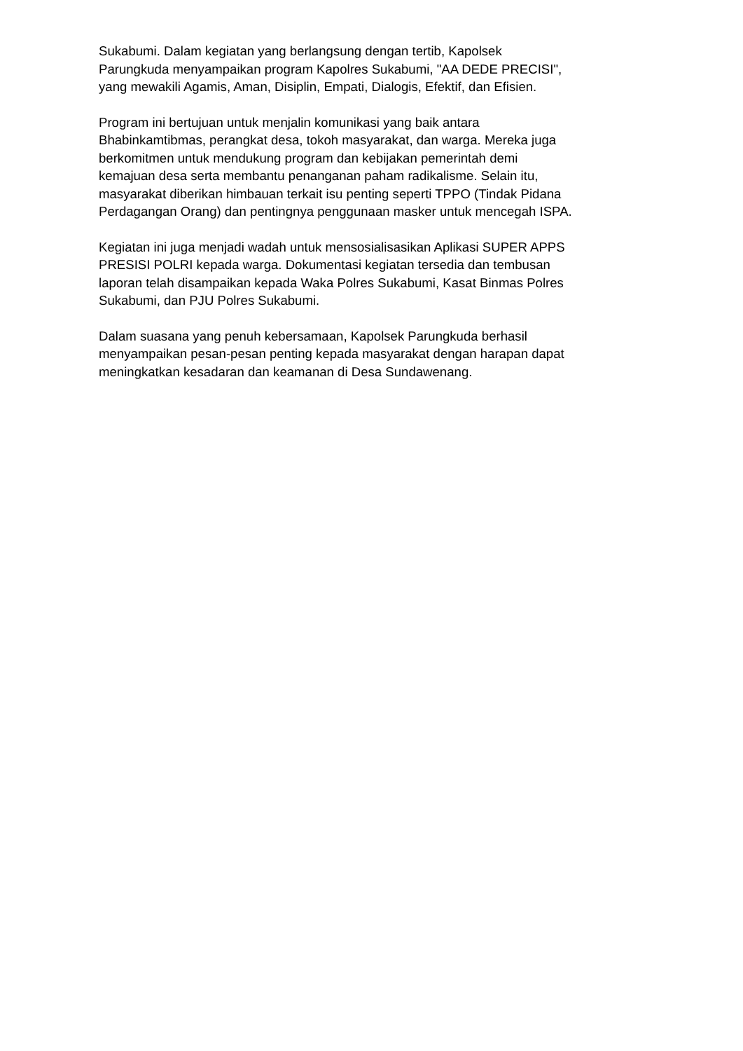Sukabumi. Dalam kegiatan yang berlangsung dengan tertib, Kapolsek
Parungkuda menyampaikan program Kapolres Sukabumi, "AA DEDE PRECISI",
yang mewakili Agamis, Aman, Disiplin, Empati, Dialogis, Efektif, dan Efisien.
Program ini bertujuan untuk menjalin komunikasi yang baik antara
Bhabinkamtibmas, perangkat desa, tokoh masyarakat, dan warga. Mereka juga
berkomitmen untuk mendukung program dan kebijakan pemerintah demi
kemajuan desa serta membantu penanganan paham radikalisme. Selain itu,
masyarakat diberikan himbauan terkait isu penting seperti TPPO (Tindak Pidana
Perdagangan Orang) dan pentingnya penggunaan masker untuk mencegah ISPA.
Kegiatan ini juga menjadi wadah untuk mensosialisasikan Aplikasi SUPER APPS
PRESISI POLRI kepada warga. Dokumentasi kegiatan tersedia dan tembusan
laporan telah disampaikan kepada Waka Polres Sukabumi, Kasat Binmas Polres
Sukabumi, dan PJU Polres Sukabumi.
Dalam suasana yang penuh kebersamaan, Kapolsek Parungkuda berhasil
menyampaikan pesan-pesan penting kepada masyarakat dengan harapan dapat
meningkatkan kesadaran dan keamanan di Desa Sundawenang.